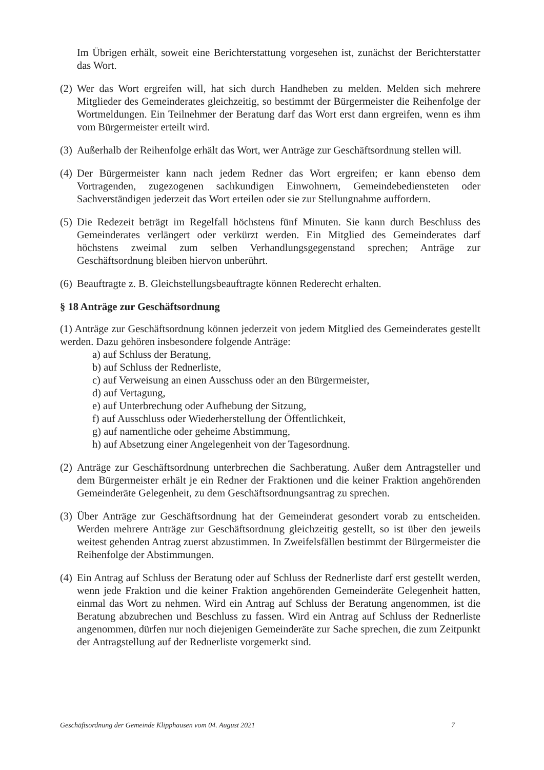Im Übrigen erhält, soweit eine Berichterstattung vorgesehen ist, zunächst der Berichterstatter das Wort.
(2) Wer das Wort ergreifen will, hat sich durch Handheben zu melden. Melden sich mehrere Mitglieder des Gemeinderates gleichzeitig, so bestimmt der Bürgermeister die Reihenfolge der Wortmeldungen. Ein Teilnehmer der Beratung darf das Wort erst dann ergreifen, wenn es ihm vom Bürgermeister erteilt wird.
(3) Außerhalb der Reihenfolge erhält das Wort, wer Anträge zur Geschäftsordnung stellen will.
(4) Der Bürgermeister kann nach jedem Redner das Wort ergreifen; er kann ebenso dem Vortragenden, zugezogenen sachkundigen Einwohnern, Gemeindebediensteten oder Sachverständigen jederzeit das Wort erteilen oder sie zur Stellungnahme auffordern.
(5) Die Redezeit beträgt im Regelfall höchstens fünf Minuten. Sie kann durch Beschluss des Gemeinderates verlängert oder verkürzt werden. Ein Mitglied des Gemeinderates darf höchstens zweimal zum selben Verhandlungsgegenstand sprechen; Anträge zur Geschäftsordnung bleiben hiervon unberührt.
(6) Beauftragte z. B. Gleichstellungsbeauftragte können Rederecht erhalten.
§ 18 Anträge zur Geschäftsordnung
(1) Anträge zur Geschäftsordnung können jederzeit von jedem Mitglied des Gemeinderates gestellt werden. Dazu gehören insbesondere folgende Anträge:
a) auf Schluss der Beratung,
b) auf Schluss der Rednerliste,
c) auf Verweisung an einen Ausschuss oder an den Bürgermeister,
d) auf Vertagung,
e) auf Unterbrechung oder Aufhebung der Sitzung,
f) auf Ausschluss oder Wiederherstellung der Öffentlichkeit,
g) auf namentliche oder geheime Abstimmung,
h) auf Absetzung einer Angelegenheit von der Tagesordnung.
(2) Anträge zur Geschäftsordnung unterbrechen die Sachberatung. Außer dem Antragsteller und dem Bürgermeister erhält je ein Redner der Fraktionen und die keiner Fraktion angehörenden Gemeinderäte Gelegenheit, zu dem Geschäftsordnungsantrag zu sprechen.
(3) Über Anträge zur Geschäftsordnung hat der Gemeinderat gesondert vorab zu entscheiden. Werden mehrere Anträge zur Geschäftsordnung gleichzeitig gestellt, so ist über den jeweils weitest gehenden Antrag zuerst abzustimmen. In Zweifelsfällen bestimmt der Bürgermeister die Reihenfolge der Abstimmungen.
(4) Ein Antrag auf Schluss der Beratung oder auf Schluss der Rednerliste darf erst gestellt werden, wenn jede Fraktion und die keiner Fraktion angehörenden Gemeinderäte Gelegenheit hatten, einmal das Wort zu nehmen. Wird ein Antrag auf Schluss der Beratung angenommen, ist die Beratung abzubrechen und Beschluss zu fassen. Wird ein Antrag auf Schluss der Rednerliste angenommen, dürfen nur noch diejenigen Gemeinderäte zur Sache sprechen, die zum Zeitpunkt der Antragstellung auf der Rednerliste vorgemerkt sind.
Geschäftsordnung der Gemeinde Klipphausen vom 04. August 2021 7